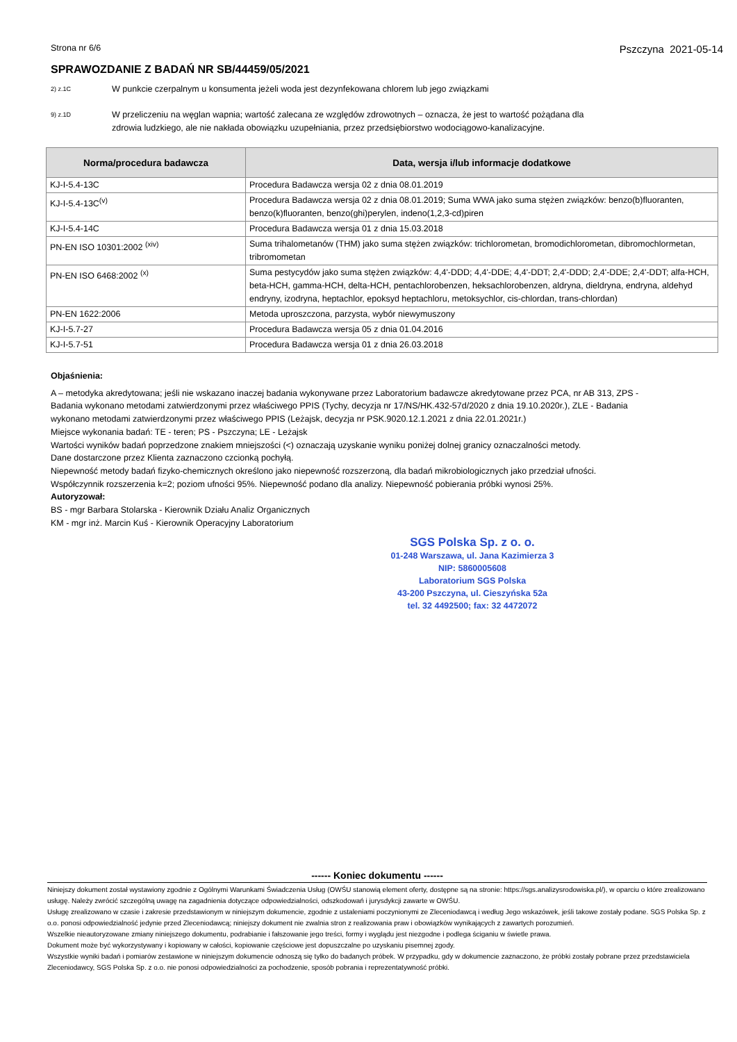Strona nr 6/6 Pszczyna 2021-05-14
SPRAWOZDANIE Z BADAŃ NR SB/44459/05/2021
2) z.1C
W punkcie czerpalnym u konsumenta jeżeli woda jest dezynfekowana chlorem lub jego związkami
9) z.1D
W przeliczeniu na węglan wapnia; wartość zalecana ze względów zdrowotnych – oznacza, że jest to wartość pożądana dla zdrowia ludzkiego, ale nie nakłada obowiązku uzupełniania, przez przedsiębiorstwo wodociągowo-kanalizacyjne.
| Norma/procedura badawcza | Data, wersja i/lub informacje dodatkowe |
| --- | --- |
| KJ-I-5.4-13C | Procedura Badawcza wersja 02 z dnia 08.01.2019 |
| KJ-I-5.4-13C<sup>(v)</sup> | Procedura Badawcza wersja 02 z dnia 08.01.2019; Suma WWA jako suma stężen związków: benzo(b)fluoranten, benzo(k)fluoranten, benzo(ghi)perylen, indeno(1,2,3-cd)piren |
| KJ-I-5.4-14C | Procedura Badawcza wersja 01 z dnia 15.03.2018 |
| PN-EN ISO 10301:2002 <sup>(xiv)</sup> | Suma trihalometanów (THM) jako suma stężen związków: trichlorometan, bromodichlorometan, dibromochlormetan, tribromometan |
| PN-EN ISO 6468:2002 <sup>(x)</sup> | Suma pestycydów jako suma stężen związków: 4,4'-DDD; 4,4'-DDE; 4,4'-DDT; 2,4'-DDD; 2,4'-DDE; 2,4'-DDT; alfa-HCH, beta-HCH, gamma-HCH, delta-HCH, pentachlorobenzen, heksachlorobenzen, aldryna, dieldryna, endryna, aldehyd endryny, izodryna, heptachlor, epoksyd heptachloru, metoksychlor, cis-chlordan, trans-chlordan) |
| PN-EN 1622:2006 | Metoda uproszczona, parzysta, wybór niewymuszony |
| KJ-I-5.7-27 | Procedura Badawcza wersja 05 z dnia 01.04.2016 |
| KJ-I-5.7-51 | Procedura Badawcza wersja 01 z dnia 26.03.2018 |
Objaśnienia:
A – metodyka akredytowana; jeśli nie wskazano inaczej badania wykonywane przez Laboratorium badawcze akredytowane przez PCA, nr AB 313, ZPS - Badania wykonano metodami zatwierdzonymi przez właściwego PPIS (Tychy, decyzja nr 17/NS/HK.432-57d/2020 z dnia 19.10.2020r.), ZLE - Badania wykonano metodami zatwierdzonymi przez właściwego PPIS (Leżajsk, decyzja nr PSK.9020.12.1.2021 z dnia 22.01.2021r.)
Miejsce wykonania badań: TE - teren; PS - Pszczyna; LE - Leżajsk
Wartości wyników badań poprzedzone znakiem mniejszości (<) oznaczają uzyskanie wyniku poniżej dolnej granicy oznaczalności metody.
Dane dostarczone przez Klienta zaznaczono czcionką pochyłą.
Niepewność metody badań fizyko-chemicznych określono jako niepewność rozszerzoną, dla badań mikrobiologicznych jako przedział ufności.
Współczynnik rozszerzenia k=2; poziom ufności 95%. Niepewność podano dla analizy. Niepewność pobierania próbki wynosi 25%.
Autoryzował:
BS - mgr Barbara Stolarska - Kierownik Działu Analiz Organicznych
KM - mgr inż. Marcin Kuś - Kierownik Operacyjny Laboratorium
SGS Polska Sp. z o. o.
01-248 Warszawa, ul. Jana Kazimierza 3
NIP: 5860005608
Laboratorium SGS Polska
43-200 Pszczyna, ul. Cieszyńska 52a
tel. 32 4492500; fax: 32 4472072
------ Koniec dokumentu ------
Niniejszy dokument został wystawiony zgodnie z Ogólnymi Warunkami Świadczenia Usług (OWŚU stanowią element oferty, dostępne są na stronie: https://sgs.analizysrodowiska.pl/), w oparciu o które zrealizowano usługę. Należy zwrócić szczególną uwagę na zagadnienia dotyczące odpowiedzialności, odszkodowań i jurysdykcji zawarte w OWŚU.
Usługę zrealizowano w czasie i zakresie przedstawionym w niniejszym dokumencie, zgodnie z ustaleniami poczynionymi ze Zleceniodawcą i według Jego wskazówek, jeśli takowe zostały podane. SGS Polska Sp. z o.o. ponosi odpowiedzialność jedynie przed Zleceniodawcą; niniejszy dokument nie zwalnia stron z realizowania praw i obowiązków wynikających z zawartych porozumień.
Wszelkie nieautoryzowane zmiany niniejszego dokumentu, podrabianie i fałszowanie jego treści, formy i wyglądu jest niezgodne i podlega ściganiu w świetle prawa.
Dokument może być wykorzystywany i kopiowany w całości, kopiowanie częściowe jest dopuszczalne po uzyskaniu pisemnej zgody.
Wszystkie wyniki badań i pomiarów zestawione w niniejszym dokumencie odnoszą się tylko do badanych próbek. W przypadku, gdy w dokumencie zaznaczono, że próbki zostały pobrane przez przedstawiciela Zleceniodawcy, SGS Polska Sp. z o.o. nie ponosi odpowiedzialności za pochodzenie, sposób pobrania i reprezentatywność próbki.